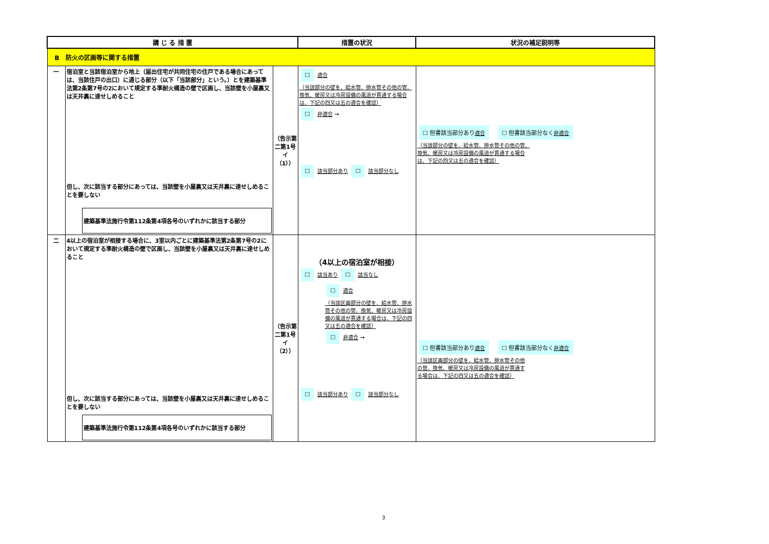| 講 じ る 措 置 | | | 措置の状況 | 状況の補足説明等 |
| --- | --- | --- | --- | --- |
| B 防火の区画等に関する措置 | | | | |
| 一 | 宿泊室と当該宿泊室から地上（届出住宅が共同住宅の住戸である場合にあっては、当該住戸の出口）に通じる部分（以下「当該部分」という。）とを建築基準法第2条第7号の2において規定する準耐火構造の壁で区画し、当該壁を小屋裏又は天井裏に達せしめること 但し、次に該当する部分にあっては、当該壁を小屋裏又は天井裏に達せしめることを要しない 建築基準法施行令第112条第4項各号のいずれかに該当する部分 | （告示第二第1号イ（1）） | ☐ 適合 （当該部分の壁を、給水管、排水管その他の管、換気、暖房又は冷房設備の風道が貫通する場合は、下記の四又は五の適合を確認） ☐ 非適合 → ☐ 該当部分あり ☐ 該当部分なし | ☐ 但書該当部分あり 適合 ☐ 但書該当部分なく 非適合 （当該部分の壁を、給水管、排水管その他の管、換気、暖房又は冷房設備の風道が貫通する場合は、下記の四又は五の適合を確認） |
| 二 | 4以上の宿泊室が相接する場合に、3室以内ごとに建築基準法第2条第7号の2において規定する準耐火構造の壁で区画し、当該壁を小屋裏又は天井裏に達せしめること 但し、次に該当する部分にあっては、当該壁を小屋裏又は天井裏に達せしめることを要しない 建築基準法施行令第112条第4項各号のいずれかに該当する部分 | （告示第二第1号イ（2）） | （4以上の宿泊室が相接） ☐ 該当あり ☐ 該当なし ☐ 適合 （当該区画部分の壁を、給水管、排水管その他の管、換気、暖房又は冷房設備の風道が貫通する場合は、下記の四又は五の適合を確認） ☐ 非適合 → ☐ 該当部分あり ☐ 該当部分なし | ☐ 但書該当部分あり 適合 ☐ 但書該当部分なく 非適合 （当該区画部分の壁を、給水管、排水管その他の管、換気、暖房又は冷房設備の風道が貫通する場合は、下記の四又は五の適合を確認） |
3